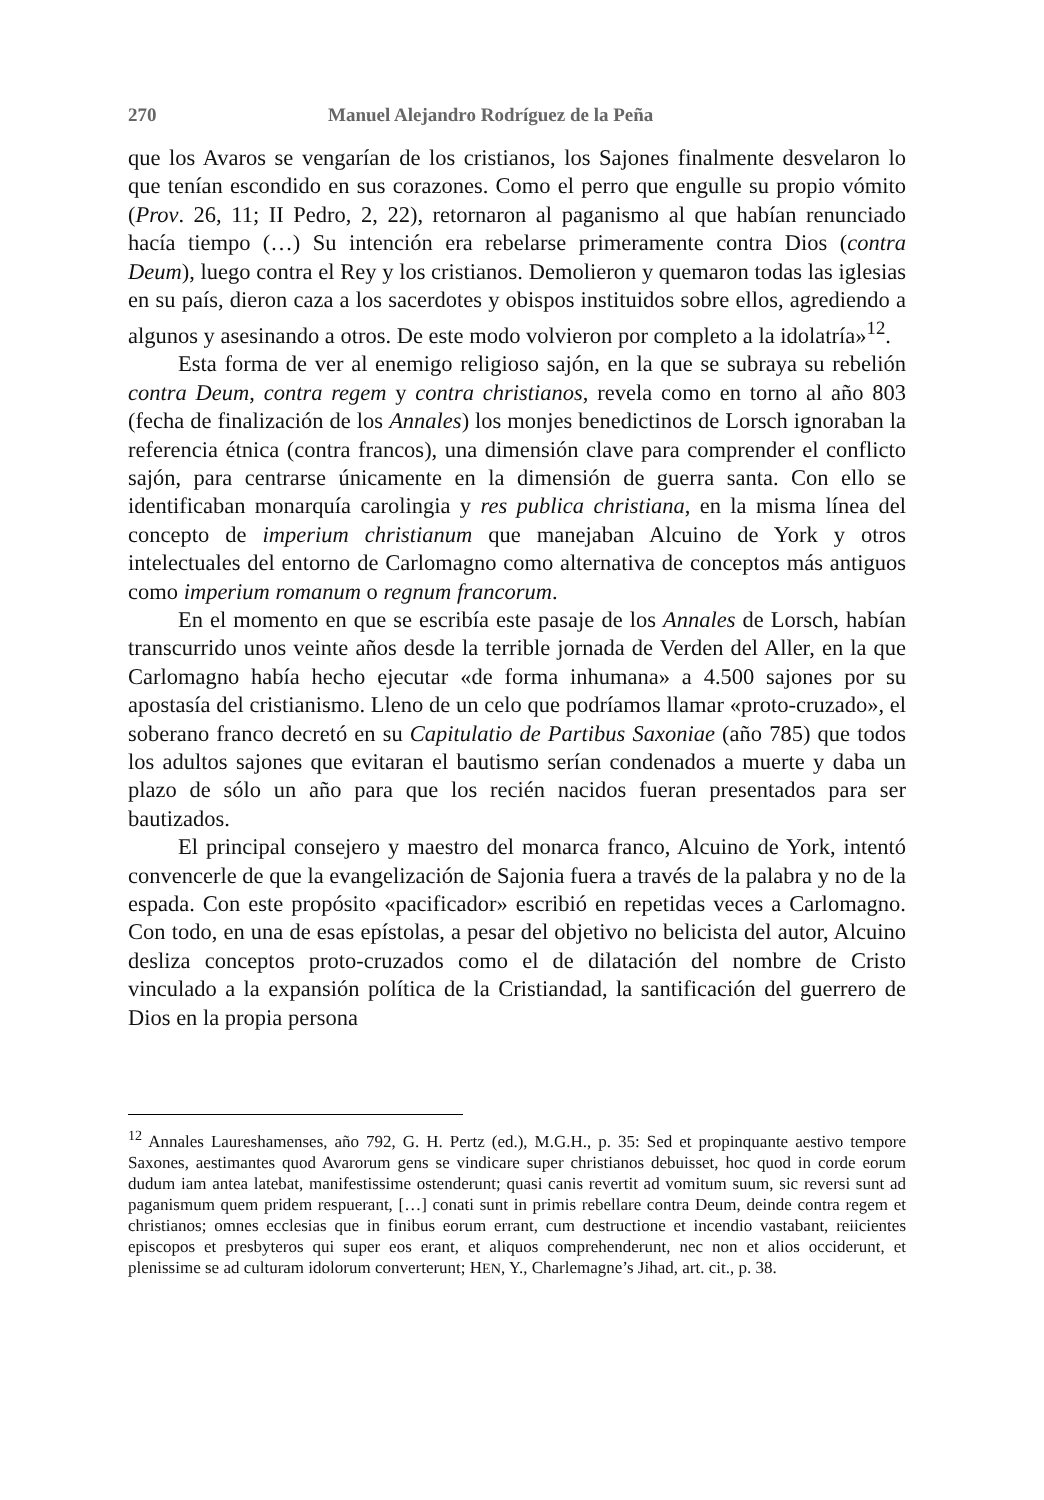270 Manuel Alejandro Rodríguez de la Peña
que los Avaros se vengarían de los cristianos, los Sajones finalmente desvelaron lo que tenían escondido en sus corazones. Como el perro que engulle su propio vómito (Prov. 26, 11; II Pedro, 2, 22), retornaron al paganismo al que habían renunciado hacía tiempo (…) Su intención era rebelarse primeramente contra Dios (contra Deum), luego contra el Rey y los cristianos. Demolieron y quemaron todas las iglesias en su país, dieron caza a los sacerdotes y obispos instituidos sobre ellos, agrediendo a algunos y asesinando a otros. De este modo volvieron por completo a la idolatría»<sup>12</sup>.
Esta forma de ver al enemigo religioso sajón, en la que se subraya su rebelión contra Deum, contra regem y contra christianos, revela como en torno al año 803 (fecha de finalización de los Annales) los monjes benedictinos de Lorsch ignoraban la referencia étnica (contra francos), una dimensión clave para comprender el conflicto sajón, para centrarse únicamente en la dimensión de guerra santa. Con ello se identificaban monarquía carolingia y res publica christiana, en la misma línea del concepto de imperium christianum que manejaban Alcuino de York y otros intelectuales del entorno de Carlomagno como alternativa de conceptos más antiguos como imperium romanum o regnum francorum.
En el momento en que se escribía este pasaje de los Annales de Lorsch, habían transcurrido unos veinte años desde la terrible jornada de Verden del Aller, en la que Carlomagno había hecho ejecutar «de forma inhumana» a 4.500 sajones por su apostasía del cristianismo. Lleno de un celo que podríamos llamar «proto-cruzado», el soberano franco decretó en su Capitulatio de Partibus Saxoniae (año 785) que todos los adultos sajones que evitaran el bautismo serían condenados a muerte y daba un plazo de sólo un año para que los recién nacidos fueran presentados para ser bautizados.
El principal consejero y maestro del monarca franco, Alcuino de York, intentó convencerle de que la evangelización de Sajonia fuera a través de la palabra y no de la espada. Con este propósito «pacificador» escribió en repetidas veces a Carlomagno. Con todo, en una de esas epístolas, a pesar del objetivo no belicista del autor, Alcuino desliza conceptos proto-cruzados como el de dilatación del nombre de Cristo vinculado a la expansión política de la Cristiandad, la santificación del guerrero de Dios en la propia persona
<sup>12</sup> Annales Laureshamenses, año 792, G. H. Pertz (ed.), M.G.H., p. 35: Sed et propinquante aestivo tempore Saxones, aestimantes quod Avarorum gens se vindicare super christianos debuisset, hoc quod in corde eorum dudum iam antea latebat, manifestissime ostenderunt; quasi canis revertit ad vomitum suum, sic reversi sunt ad paganismum quem pridem respuerant, […] conati sunt in primis rebellare contra Deum, deinde contra regem et christianos; omnes ecclesias que in finibus eorum errant, cum destructione et incendio vastabant, reiicientes episcopos et presbyteros qui super eos erant, et aliquos comprehenderunt, nec non et alios occiderunt, et plenissime se ad culturam idolorum converterunt; HEN, Y., Charlemagne’s Jihad, art. cit., p. 38.